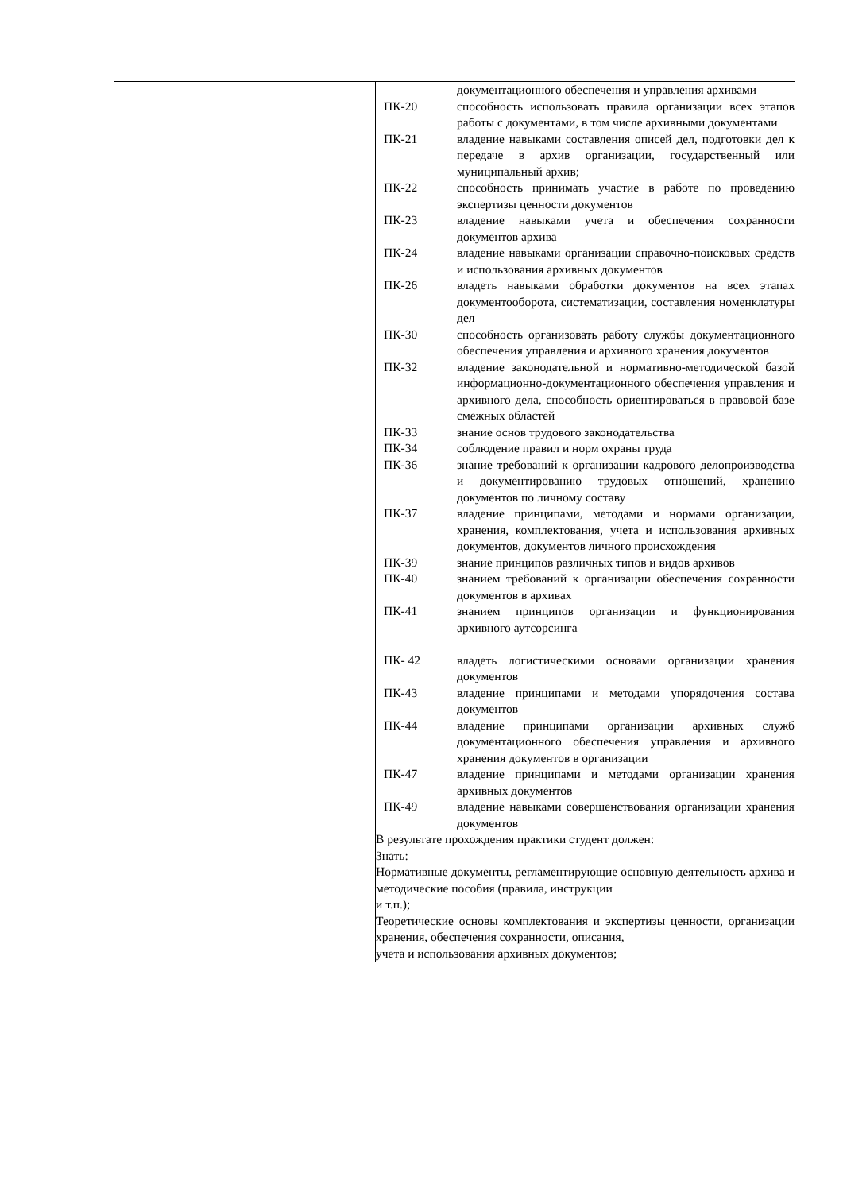| | | / / документационного обеспечения и управления архивами / / ПК-20 / способность использовать правила организации всех этапов работы с документами, в том числе архивными документами / / ПК-21 / владение навыками составления описей дел, подготовки дел к передаче в архив организации, государственный или муниципальный архив; / / ПК-22 / способность принимать участие в работе по проведению экспертизы ценности документов / / ПК-23 / владение навыками учета и обеспечения сохранности документов архива / / ПК-24 / владение навыками организации справочно-поисковых средств и использования архивных документов / / ПК-26 / владеть навыками обработки документов на всех этапах документооборота, систематизации, составления номенклатуры дел / / ПК-30 / способность организовать работу службы документационного обеспечения управления и архивного хранения документов / / ПК-32 / владение законодательной и нормативно-методической базой информационно-документационного обеспечения управления и архивного дела, способность ориентироваться в правовой базе смежных областей / / ПК-33 / знание основ трудового законодательства / / ПК-34 / соблюдение правил и норм охраны труда / / ПК-36 / знание требований к организации кадрового делопроизводства и документированию трудовых отношений, хранению документов по личному составу / / ПК-37 / владение принципами, методами и нормами организации, хранения, комплектования, учета и использования архивных документов, документов личного происхождения / / ПК-39 / знание принципов различных типов и видов архивов / / ПК-40 / знанием требований к организации обеспечения сохранности документов в архивах / / ПК-41 / знанием принципов организации и функционирования архивного аутсорсинга / / ПК- 42 / владеть логистическими основами организации хранения документов / / ПК-43 / владение принципами и методами упорядочения состава документов / / ПК-44 / владение принципами организации архивных служб документационного обеспечения управления и архивного хранения документов в организации / / ПК-47 / владение принципами и методами организации хранения архивных документов / / ПК-49 / владение навыками совершенствования организации хранения документов / В результате прохождения практики студент должен: Знать: Нормативные документы, регламентирующие основную деятельность архива и методические пособия (правила, инструкции и т.п.); Теоретические основы комплектования и экспертизы ценности, организации хранения, обеспечения сохранности, описания, учета и использования архивных документов; |